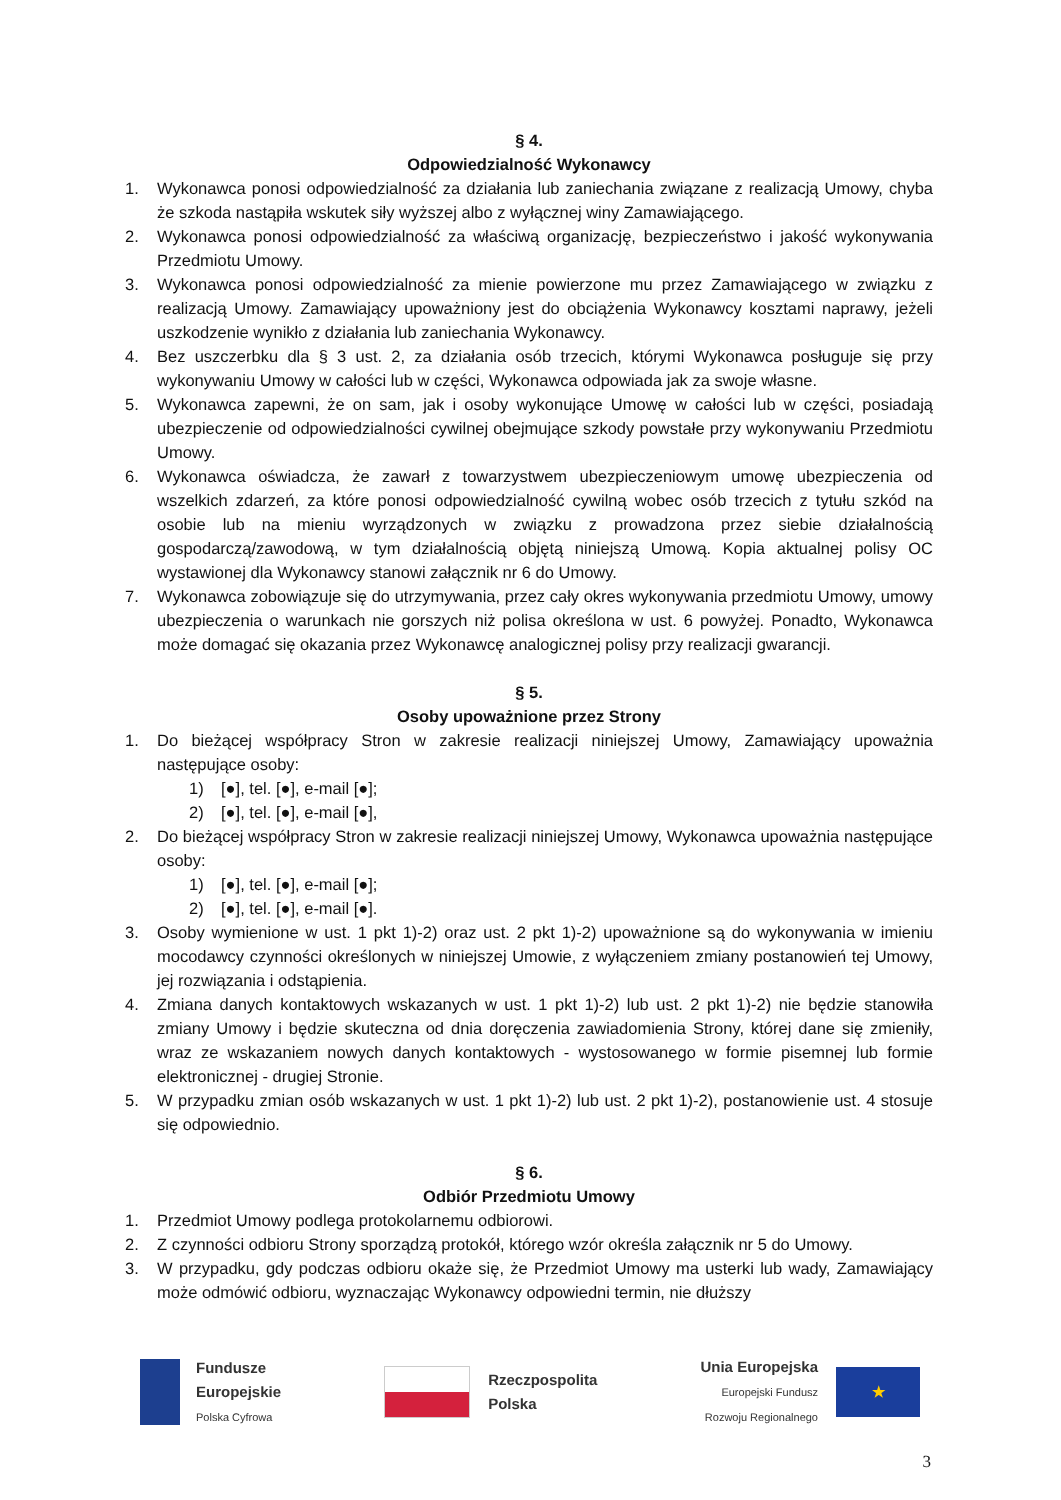§ 4.
Odpowiedzialność Wykonawcy
1. Wykonawca ponosi odpowiedzialność za działania lub zaniechania związane z realizacją Umowy, chyba że szkoda nastąpiła wskutek siły wyższej albo z wyłącznej winy Zamawiającego.
2. Wykonawca ponosi odpowiedzialność za właściwą organizację, bezpieczeństwo i jakość wykonywania Przedmiotu Umowy.
3. Wykonawca ponosi odpowiedzialność za mienie powierzone mu przez Zamawiającego w związku z realizacją Umowy. Zamawiający upoważniony jest do obciążenia Wykonawcy kosztami naprawy, jeżeli uszkodzenie wynikło z działania lub zaniechania Wykonawcy.
4. Bez uszczerbku dla § 3 ust. 2, za działania osób trzecich, którymi Wykonawca posługuje się przy wykonywaniu Umowy w całości lub w części, Wykonawca odpowiada jak za swoje własne.
5. Wykonawca zapewni, że on sam, jak i osoby wykonujące Umowę w całości lub w części, posiadają ubezpieczenie od odpowiedzialności cywilnej obejmujące szkody powstałe przy wykonywaniu Przedmiotu Umowy.
6. Wykonawca oświadcza, że zawarł z towarzystwem ubezpieczeniowym umowę ubezpieczenia od wszelkich zdarzeń, za które ponosi odpowiedzialność cywilną wobec osób trzecich z tytułu szkód na osobie lub na mieniu wyrządzonych w związku z prowadzona przez siebie działalnością gospodarczą/zawodową, w tym działalnością objętą niniejszą Umową. Kopia aktualnej polisy OC wystawionej dla Wykonawcy stanowi załącznik nr 6 do Umowy.
7. Wykonawca zobowiązuje się do utrzymywania, przez cały okres wykonywania przedmiotu Umowy, umowy ubezpieczenia o warunkach nie gorszych niż polisa określona w ust. 6 powyżej. Ponadto, Wykonawca może domagać się okazania przez Wykonawcę analogicznej polisy przy realizacji gwarancji.
§ 5.
Osoby upoważnione przez Strony
1. Do bieżącej współpracy Stron w zakresie realizacji niniejszej Umowy, Zamawiający upoważnia następujące osoby:
1) [●], tel. [●], e-mail [●];
2) [●], tel. [●], e-mail [●],
2. Do bieżącej współpracy Stron w zakresie realizacji niniejszej Umowy, Wykonawca upoważnia następujące osoby:
1) [●], tel. [●], e-mail [●];
2) [●], tel. [●], e-mail [●].
3. Osoby wymienione w ust. 1 pkt 1)-2) oraz ust. 2 pkt 1)-2) upoważnione są do wykonywania w imieniu mocodawcy czynności określonych w niniejszej Umowie, z wyłączeniem zmiany postanowień tej Umowy, jej rozwiązania i odstąpienia.
4. Zmiana danych kontaktowych wskazanych w ust. 1 pkt 1)-2) lub ust. 2 pkt 1)-2) nie będzie stanowiła zmiany Umowy i będzie skuteczna od dnia doręczenia zawiadomienia Strony, której dane się zmieniły, wraz ze wskazaniem nowych danych kontaktowych - wystosowanego w formie pisemnej lub formie elektronicznej - drugiej Stronie.
5. W przypadku zmian osób wskazanych w ust. 1 pkt 1)-2) lub ust. 2 pkt 1)-2), postanowienie ust. 4 stosuje się odpowiednio.
§ 6.
Odbiór Przedmiotu Umowy
1. Przedmiot Umowy podlega protokolarnemu odbiorowi.
2. Z czynności odbioru Strony sporządzą protokół, którego wzór określa załącznik nr 5 do Umowy.
3. W przypadku, gdy podczas odbioru okaże się, że Przedmiot Umowy ma usterki lub wady, Zamawiający może odmówić odbioru, wyznaczając Wykonawcy odpowiedni termin, nie dłuższy
Fundusze
Europejskie
Polska Cyfrowa
Rzeczpospolita
Polska
Unia Europejska
Europejski Fundusz
Rozwoju Regionalnego
★
3